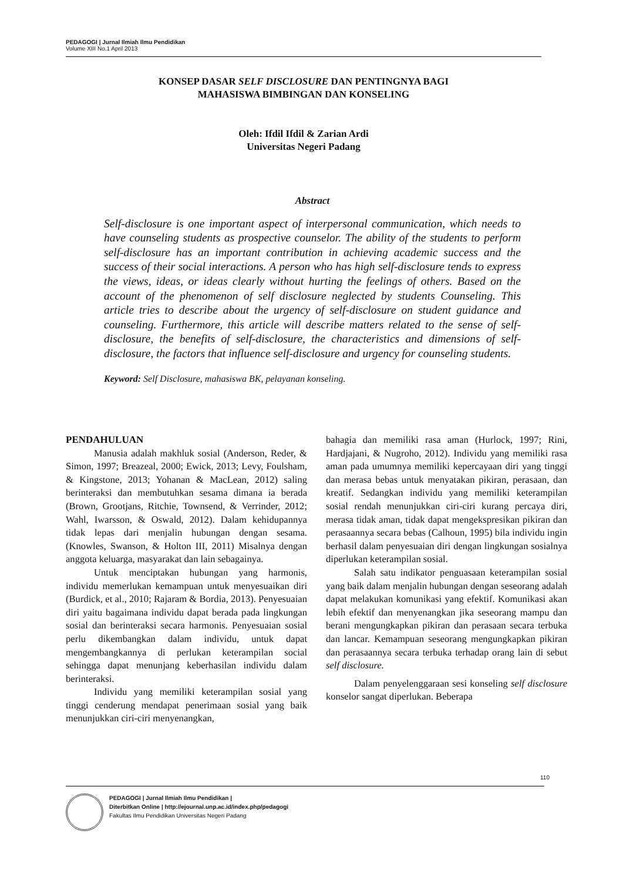PEDAGOGI | Jurnal Ilmiah Ilmu Pendidikan
Volume XIII No.1 April 2013
KONSEP DASAR SELF DISCLOSURE DAN PENTINGNYA BAGI
MAHASISWA BIMBINGAN DAN KONSELING
Oleh: Ifdil Ifdil & Zarian Ardi
Universitas Negeri Padang
Abstract
Self-disclosure is one important aspect of interpersonal communication, which needs to have counseling students as prospective counselor. The ability of the students to perform self-disclosure has an important contribution in achieving academic success and the success of their social interactions. A person who has high self-disclosure tends to express the views, ideas, or ideas clearly without hurting the feelings of others. Based on the account of the phenomenon of self disclosure neglected by students Counseling. This article tries to describe about the urgency of self-disclosure on student guidance and counseling. Furthermore, this article will describe matters related to the sense of self-disclosure, the benefits of self-disclosure, the characteristics and dimensions of self-disclosure, the factors that influence self-disclosure and urgency for counseling students.
Keyword: Self Disclosure, mahasiswa BK, pelayanan konseling.
PENDAHULUAN
Manusia adalah makhluk sosial (Anderson, Reder, & Simon, 1997; Breazeal, 2000; Ewick, 2013; Levy, Foulsham, & Kingstone, 2013; Yohanan & MacLean, 2012) saling berinteraksi dan membutuhkan sesama dimana ia berada (Brown, Grootjans, Ritchie, Townsend, & Verrinder, 2012; Wahl, Iwarsson, & Oswald, 2012). Dalam kehidupannya tidak lepas dari menjalin hubungan dengan sesama. (Knowles, Swanson, & Holton III, 2011) Misalnya dengan anggota keluarga, masyarakat dan lain sebagainya.
Untuk menciptakan hubungan yang harmonis, individu memerlukan kemampuan untuk menyesuaikan diri (Burdick, et al., 2010; Rajaram & Bordia, 2013). Penyesuaian diri yaitu bagaimana individu dapat berada pada lingkungan sosial dan berinteraksi secara harmonis. Penyesuaian sosial perlu dikembangkan dalam individu, untuk dapat mengembangkannya di perlukan keterampilan social sehingga dapat menunjang keberhasilan individu dalam berinteraksi.
Individu yang memiliki keterampilan sosial yang tinggi cenderung mendapat penerimaan sosial yang baik menunjukkan ciri-ciri menyenangkan,
bahagia dan memiliki rasa aman (Hurlock, 1997; Rini, Hardjajani, & Nugroho, 2012). Individu yang memiliki rasa aman pada umumnya memiliki kepercayaan diri yang tinggi dan merasa bebas untuk menyatakan pikiran, perasaan, dan kreatif. Sedangkan individu yang memiliki keterampilan sosial rendah menunjukkan ciri-ciri kurang percaya diri, merasa tidak aman, tidak dapat mengekspresikan pikiran dan perasaannya secara bebas (Calhoun, 1995) bila individu ingin berhasil dalam penyesuaian diri dengan lingkungan sosialnya diperlukan keterampilan sosial.
Salah satu indikator penguasaan keterampilan sosial yang baik dalam menjalin hubungan dengan seseorang adalah dapat melakukan komunikasi yang efektif. Komunikasi akan lebih efektif dan menyenangkan jika seseorang mampu dan berani mengungkapkan pikiran dan perasaan secara terbuka dan lancar. Kemampuan seseorang mengungkapkan pikiran dan perasaannya secara terbuka terhadap orang lain di sebut self disclosure.
Dalam penyelenggaraan sesi konseling self disclosure konselor sangat diperlukan. Beberapa
110
PEDAGOGI | Jurnal Ilmiah Ilmu Pendidikan |
Diterbitkan Online | http://ejournal.unp.ac.id/index.php/pedagogi
Fakultas Ilmu Pendidikan Universitas Negeri Padang